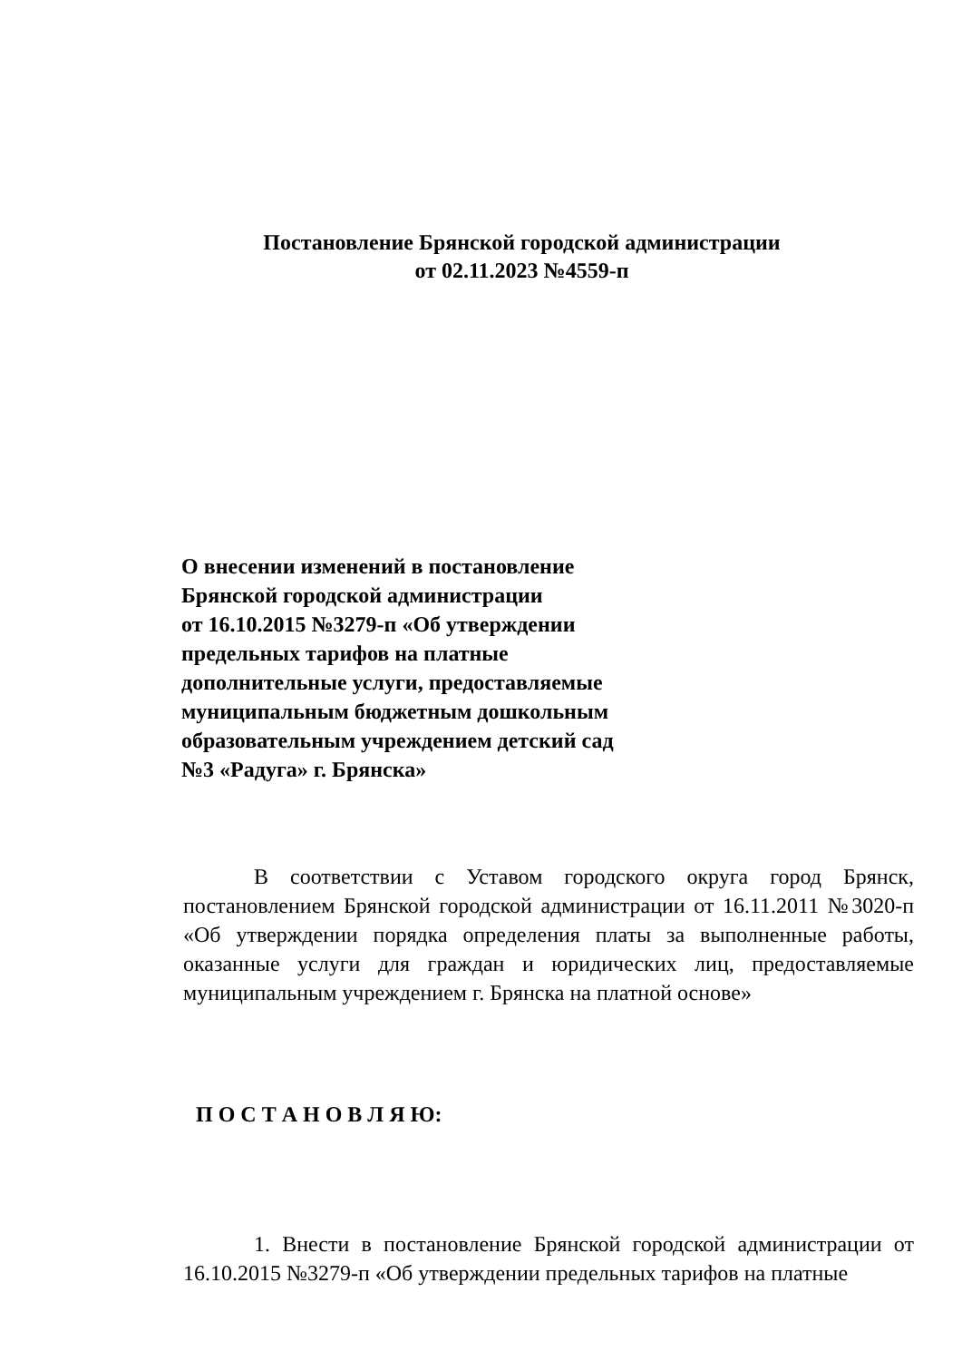Постановление Брянской городской администрации
от 02.11.2023 №4559-п
О внесении изменений в постановление
Брянской городской администрации
от 16.10.2015 №3279-п «Об утверждении
предельных тарифов на платные
дополнительные услуги, предоставляемые
муниципальным бюджетным дошкольным
образовательным учреждением детский сад
№3 «Радуга» г. Брянска»
В соответствии с Уставом городского округа город Брянск, постановлением Брянской городской администрации от 16.11.2011 №3020-п «Об утверждении порядка определения платы за выполненные работы, оказанные услуги для граждан и юридических лиц, предоставляемые муниципальным учреждением г. Брянска на платной основе»
П О С Т А Н О В Л Я Ю:
1. Внести в постановление Брянской городской администрации от 16.10.2015 №3279-п «Об утверждении предельных тарифов на платные